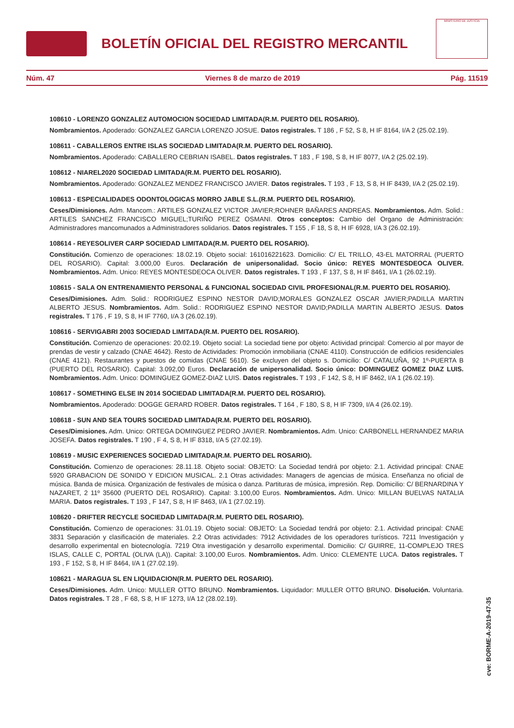BOLETÍN OFICIAL DEL REGISTRO MERCANTIL
MINISTERIO DE JUSTICIA
Núm. 47 Viernes 8 de marzo de 2019 Pág. 11519
108610 - LORENZO GONZALEZ AUTOMOCION SOCIEDAD LIMITADA(R.M. PUERTO DEL ROSARIO).
Nombramientos. Apoderado: GONZALEZ GARCIA LORENZO JOSUE. Datos registrales. T 186 , F 52, S 8, H IF 8164, I/A 2 (25.02.19).
108611 - CABALLEROS ENTRE ISLAS SOCIEDAD LIMITADA(R.M. PUERTO DEL ROSARIO).
Nombramientos. Apoderado: CABALLERO CEBRIAN ISABEL. Datos registrales. T 183 , F 198, S 8, H IF 8077, I/A 2 (25.02.19).
108612 - NIAREL2020 SOCIEDAD LIMITADA(R.M. PUERTO DEL ROSARIO).
Nombramientos. Apoderado: GONZALEZ MENDEZ FRANCISCO JAVIER. Datos registrales. T 193 , F 13, S 8, H IF 8439, I/A 2 (25.02.19).
108613 - ESPECIALIDADES ODONTOLOGICAS MORRO JABLE S.L.(R.M. PUERTO DEL ROSARIO).
Ceses/Dimisiones. Adm. Mancom.: ARTILES GONZALEZ VICTOR JAVIER;ROHNER BAÑARES ANDREAS. Nombramientos. Adm. Solid.: ARTILES SANCHEZ FRANCISCO MIGUEL;TURIÑO PEREZ OSMANI. Otros conceptos: Cambio del Organo de Administración: Administradores mancomunados a Administradores solidarios. Datos registrales. T 155 , F 18, S 8, H IF 6928, I/A 3 (26.02.19).
108614 - REYESOLIVER CARP SOCIEDAD LIMITADA(R.M. PUERTO DEL ROSARIO).
Constitución. Comienzo de operaciones: 18.02.19. Objeto social: 161016221623. Domicilio: C/ EL TRILLO, 43-EL MATORRAL (PUERTO DEL ROSARIO). Capital: 3.000,00 Euros. Declaración de unipersonalidad. Socio único: REYES MONTESDEOCA OLIVER. Nombramientos. Adm. Unico: REYES MONTESDEOCA OLIVER. Datos registrales. T 193 , F 137, S 8, H IF 8461, I/A 1 (26.02.19).
108615 - SALA ON ENTRENAMIENTO PERSONAL & FUNCIONAL SOCIEDAD CIVIL PROFESIONAL(R.M. PUERTO DEL ROSARIO).
Ceses/Dimisiones. Adm. Solid.: RODRIGUEZ ESPINO NESTOR DAVID;MORALES GONZALEZ OSCAR JAVIER;PADILLA MARTIN ALBERTO JESUS. Nombramientos. Adm. Solid.: RODRIGUEZ ESPINO NESTOR DAVID;PADILLA MARTIN ALBERTO JESUS. Datos registrales. T 176 , F 19, S 8, H IF 7760, I/A 3 (26.02.19).
108616 - SERVIGABRI 2003 SOCIEDAD LIMITADA(R.M. PUERTO DEL ROSARIO).
Constitución. Comienzo de operaciones: 20.02.19. Objeto social: La sociedad tiene por objeto: Actividad principal: Comercio al por mayor de prendas de vestir y calzado (CNAE 4642). Resto de Actividades: Promoción inmobiliaria (CNAE 4110). Construcción de edificios residenciales (CNAE 4121). Restaurantes y puestos de comidas (CNAE 5610). Se excluyen del objeto s. Domicilio: C/ CATALUÑA, 92 1º-PUERTA B (PUERTO DEL ROSARIO). Capital: 3.092,00 Euros. Declaración de unipersonalidad. Socio único: DOMINGUEZ GOMEZ DIAZ LUIS. Nombramientos. Adm. Unico: DOMINGUEZ GOMEZ-DIAZ LUIS. Datos registrales. T 193 , F 142, S 8, H IF 8462, I/A 1 (26.02.19).
108617 - SOMETHING ELSE IN 2014 SOCIEDAD LIMITADA(R.M. PUERTO DEL ROSARIO).
Nombramientos. Apoderado: DOGGE GERARD ROBER. Datos registrales. T 164 , F 180, S 8, H IF 7309, I/A 4 (26.02.19).
108618 - SUN AND SEA TOURS SOCIEDAD LIMITADA(R.M. PUERTO DEL ROSARIO).
Ceses/Dimisiones. Adm. Unico: ORTEGA DOMINGUEZ PEDRO JAVIER. Nombramientos. Adm. Unico: CARBONELL HERNANDEZ MARIA JOSEFA. Datos registrales. T 190 , F 4, S 8, H IF 8318, I/A 5 (27.02.19).
108619 - MUSIC EXPERIENCES SOCIEDAD LIMITADA(R.M. PUERTO DEL ROSARIO).
Constitución. Comienzo de operaciones: 28.11.18. Objeto social: OBJETO: La Sociedad tendrá por objeto: 2.1. Actividad principal: CNAE 5920 GRABACION DE SONIDO Y EDICION MUSICAL. 2.1 Otras actividades: Managers de agencias de música. Enseñanza no oficial de música. Banda de música. Organización de festivales de música o danza. Partituras de música, impresión. Rep. Domicilio: C/ BERNARDINA Y NAZARET, 2 11º 35600 (PUERTO DEL ROSARIO). Capital: 3.100,00 Euros. Nombramientos. Adm. Unico: MILLAN BUELVAS NATALIA MARIA. Datos registrales. T 193 , F 147, S 8, H IF 8463, I/A 1 (27.02.19).
108620 - DRIFTER RECYCLE SOCIEDAD LIMITADA(R.M. PUERTO DEL ROSARIO).
Constitución. Comienzo de operaciones: 31.01.19. Objeto social: OBJETO: La Sociedad tendrá por objeto: 2.1. Actividad principal: CNAE 3831 Separación y clasificación de materiales. 2.2 Otras actividades: 7912 Actividades de los operadores turísticos. 7211 Investigación y desarrollo experimental en biotecnología. 7219 Otra investigación y desarrollo experimental. Domicilio: C/ GUIRRE, 11-COMPLEJO TRES ISLAS, CALLE C, PORTAL (OLIVA (LA)). Capital: 3.100,00 Euros. Nombramientos. Adm. Unico: CLEMENTE LUCA. Datos registrales. T 193 , F 152, S 8, H IF 8464, I/A 1 (27.02.19).
108621 - MARAGUA SL EN LIQUIDACION(R.M. PUERTO DEL ROSARIO).
Ceses/Dimisiones. Adm. Unico: MULLER OTTO BRUNO. Nombramientos. Liquidador: MULLER OTTO BRUNO. Disolución. Voluntaria. Datos registrales. T 28 , F 68, S 8, H IF 1273, I/A 12 (28.02.19).
cve: BORME-A-2019-47-35